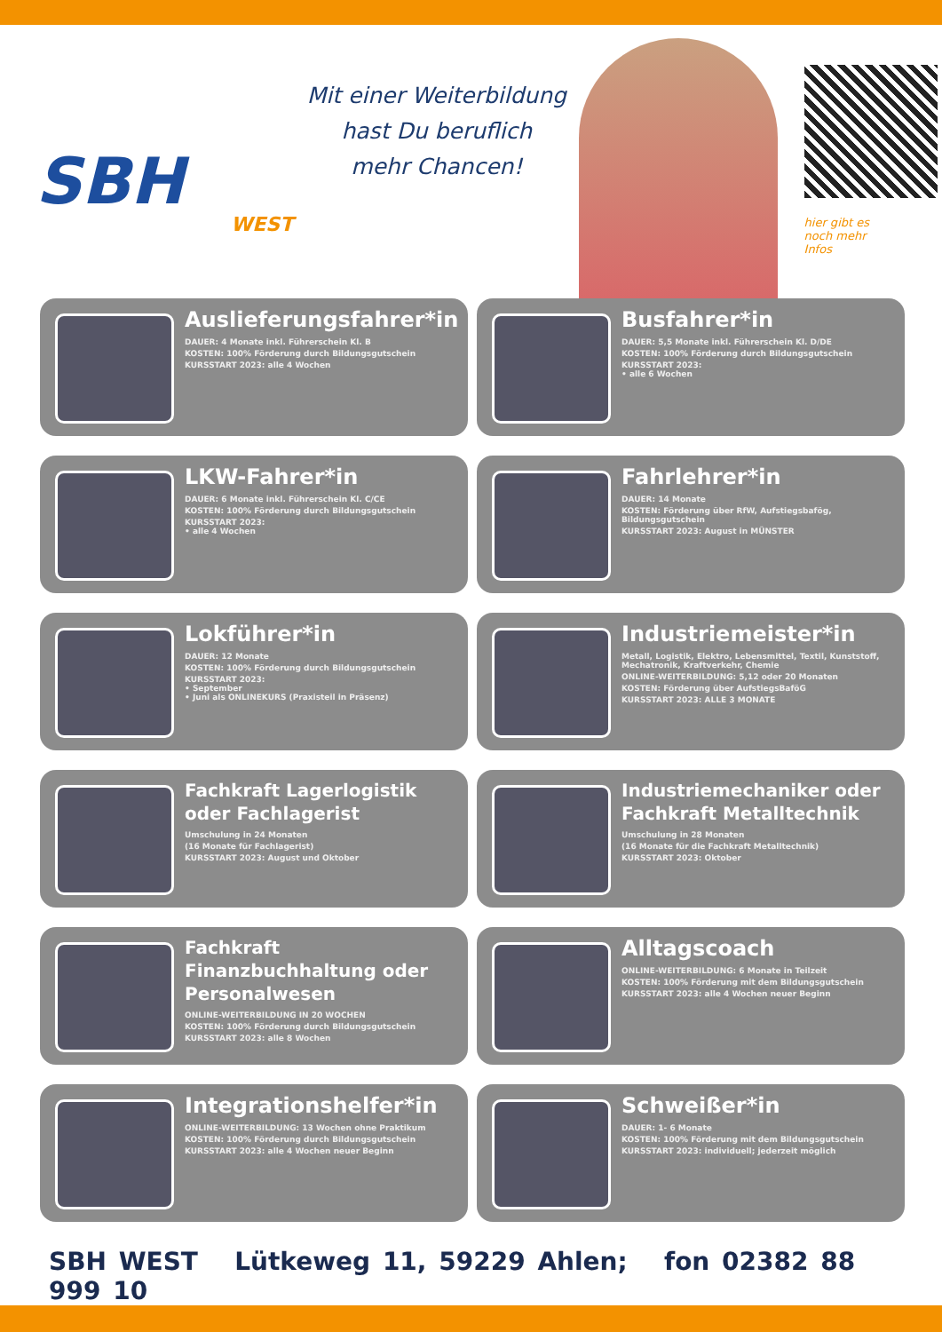SBH
WEST
Mit einer Weiterbildung
hast Du beruflich
mehr Chancen!
hier gibt es
noch mehr
Infos
Auslieferungsfahrer*in
DAUER: 4 Monate inkl. Führerschein Kl. B
KOSTEN: 100% Förderung durch Bildungsgutschein
KURSSTART 2023: alle 4 Wochen
Busfahrer*in
DAUER: 5,5 Monate inkl. Führerschein Kl. D/DE
KOSTEN: 100% Förderung durch Bildungsgutschein
KURSSTART 2023:
• alle 6 Wochen
LKW-Fahrer*in
DAUER: 6 Monate inkl. Führerschein Kl. C/CE
KOSTEN: 100% Förderung durch Bildungsgutschein
KURSSTART 2023:
• alle 4 Wochen
Fahrlehrer*in
DAUER: 14 Monate
KOSTEN: Förderung über RfW, Aufstiegsbafög, Bildungsgutschein
KURSSTART 2023: August in MÜNSTER
Lokführer*in
DAUER: 12 Monate
KOSTEN: 100% Förderung durch Bildungsgutschein
KURSSTART 2023:
• September
• Juni als ONLINEKURS (Praxisteil in Präsenz)
Industriemeister*in
Metall, Logistik, Elektro, Lebensmittel, Textil, Kunststoff, Mechatronik, Kraftverkehr, Chemie
ONLINE-WEITERBILDUNG: 5,12 oder 20 Monaten
KOSTEN: Förderung über AufstiegsBaföG
KURSSTART 2023: ALLE 3 MONATE
Fachkraft Lagerlogistik oder Fachlagerist
Umschulung in 24 Monaten
(16 Monate für Fachlagerist)
KURSSTART 2023: August und Oktober
Industriemechaniker oder Fachkraft Metalltechnik
Umschulung in 28 Monaten
(16 Monate für die Fachkraft Metalltechnik)
KURSSTART 2023: Oktober
Fachkraft Finanzbuchhaltung oder Personalwesen
ONLINE-WEITERBILDUNG IN 20 WOCHEN
KOSTEN: 100% Förderung durch Bildungsgutschein
KURSSTART 2023: alle 8 Wochen
Alltagscoach
ONLINE-WEITERBILDUNG: 6 Monate in Teilzeit
KOSTEN: 100% Förderung mit dem Bildungsgutschein
KURSSTART 2023: alle 4 Wochen neuer Beginn
Integrationshelfer*in
ONLINE-WEITERBILDUNG: 13 Wochen ohne Praktikum
KOSTEN: 100% Förderung durch Bildungsgutschein
KURSSTART 2023: alle 4 Wochen neuer Beginn
Schweißer*in
DAUER: 1- 6 Monate
KOSTEN: 100% Förderung mit dem Bildungsgutschein
KURSSTART 2023: individuell; jederzeit möglich
SBH WEST Lütkeweg 11, 59229 Ahlen; fon 02382 88 999 10